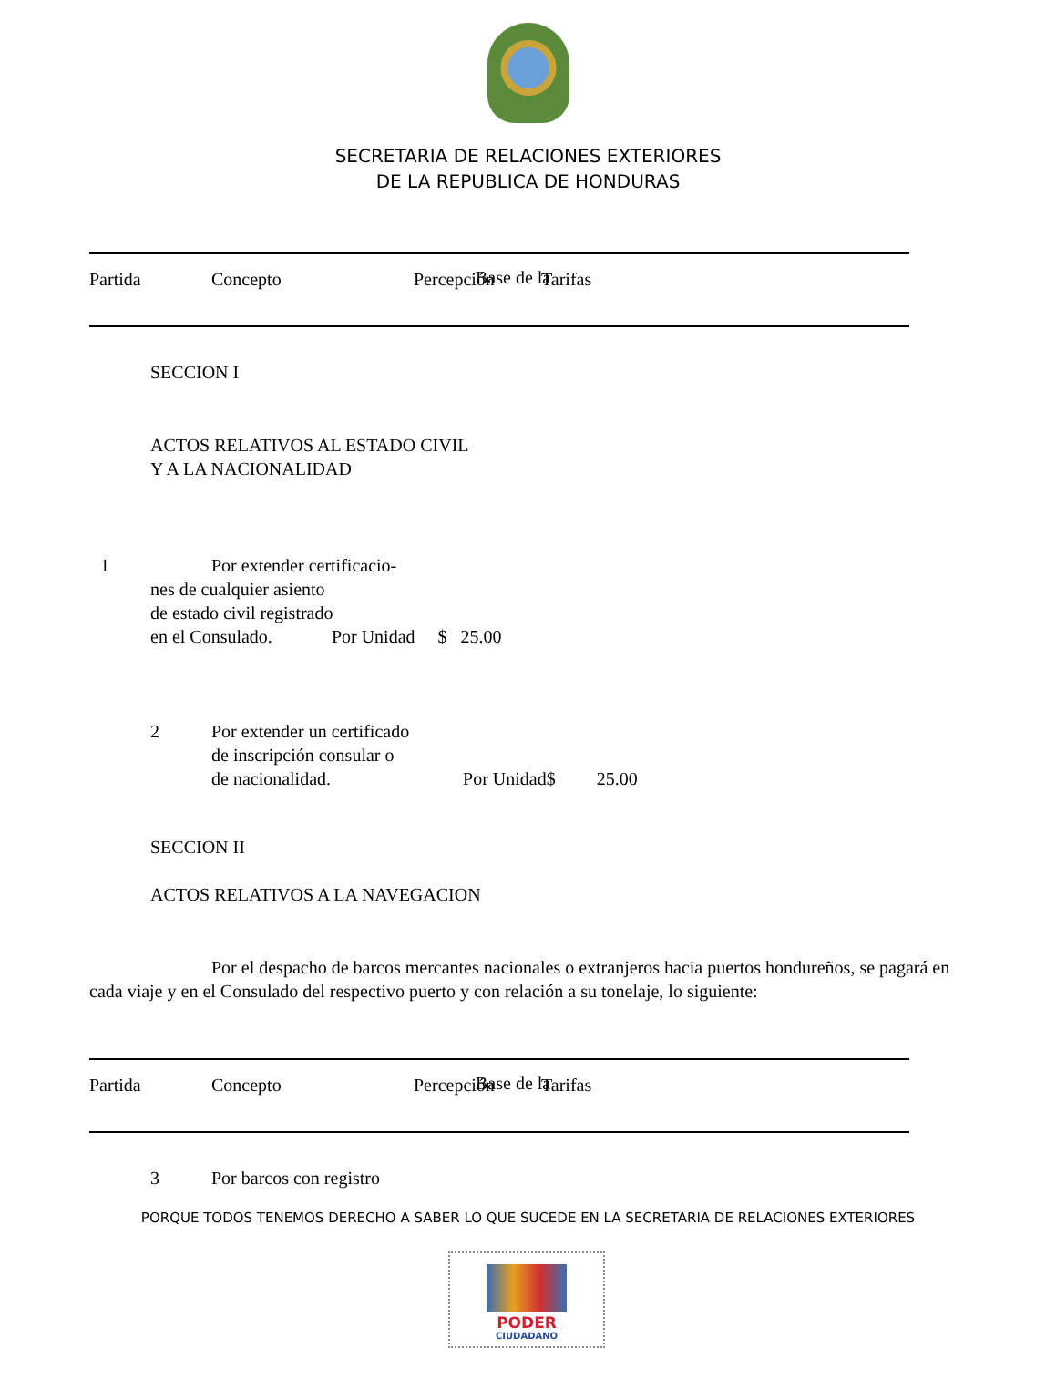SECRETARIA DE RELACIONES EXTERIORES
DE LA REPUBLICA DE HONDURAS
| Partida | Concepto | Percepción | Tarifas |
Base de la
SECCION I
ACTOS RELATIVOS AL ESTADO CIVIL
Y A LA NACIONALIDAD
1 Por extender certificacio-
nes de cualquier asiento
de estado civil registrado
en el Consulado. Por Unidad $ 25.00
2 Por extender un certificado
de inscripción consular o
de nacionalidad. Por Unidad$ 25.00
SECCION II
ACTOS RELATIVOS A LA NAVEGACION
Por el despacho de barcos mercantes nacionales o extranjeros hacia puertos hondureños, se pagará en cada viaje y en el Consulado del respectivo puerto y con relación a su tonelaje, lo siguiente:
| Partida | Concepto | Percepción | Tarifas |
Base de la
3 Por barcos con registro
PORQUE TODOS TENEMOS DERECHO A SABER LO QUE SUCEDE EN LA SECRETARIA DE RELACIONES EXTERIORES
PODER
CIUDADANO